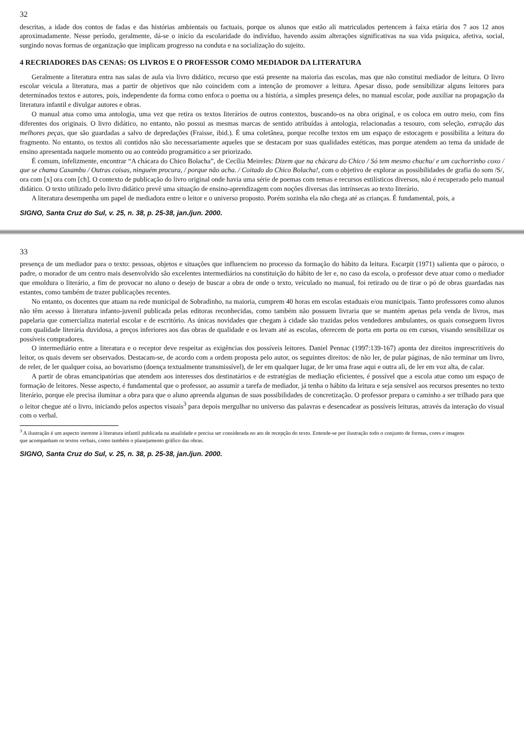32
descritas, a idade dos contos de fadas e das histórias ambientais ou factuais, porque os alunos que estão ali matriculados pertencem à faixa etária dos 7 aos 12 anos aproximadamente. Nesse período, geralmente, dá-se o início da escolaridade do indivíduo, havendo assim alterações significativas na sua vida psíquica, afetiva, social, surgindo novas formas de organização que implicam progresso na conduta e na socialização do sujeito.
4 RECRIADORES DAS CENAS: OS LIVROS E O PROFESSOR COMO MEDIADOR DA LITERATURA
Geralmente a literatura entra nas salas de aula via livro didático, recurso que está presente na maioria das escolas, mas que não constitui mediador de leitura. O livro escolar veicula a literatura, mas a partir de objetivos que não coincidem com a intenção de promover a leitura. Apesar disso, pode sensibilizar alguns leitores para determinados textos e autores, pois, independente da forma como enfoca o poema ou a história, a simples presença deles, no manual escolar, pode auxiliar na propagação da literatura infantil e divulgar autores e obras.
O manual atua como uma antologia, uma vez que retira os textos literários de outros contextos, buscando-os na obra original, e os coloca em outro meio, com fins diferentes dos originais. O livro didático, no entanto, não possui as mesmas marcas de sentido atribuídas à antologia, relacionadas a tesouro, com seleção, extração das melhores peças, que são guardadas a salvo de depredações (Fraisse, ibid.). É uma coletânea, porque recolhe textos em um espaço de estocagem e possibilita a leitura do fragmento. No entanto, os textos ali contidos não são necessariamente aqueles que se destacam por suas qualidades estéticas, mas porque atendem ao tema da unidade de ensino apresentada naquele momento ou ao conteúdo programático a ser priorizado.
É comum, infelizmente, encontrar “A chácara do Chico Bolacha”, de Cecília Meireles: Dizem que na chácara do Chico / Só tem mesmo chuchu/ e um cachorrinho coxo / que se chama Caxambu / Outras coisas, ninguém procura, / porque não acha. / Coitado do Chico Bolacha!, com o objetivo de explorar as possibilidades de grafia do som /S/, ora com [x] ora com [ch]. O contexto de publicação do livro original onde havia uma série de poemas com temas e recursos estilísticos diversos, não é recuperado pelo manual didático. O texto utilizado pelo livro didático prevê uma situação de ensino-aprendizagem com noções diversas das intrínsecas ao texto literário.
A literatura desempenha um papel de mediadora entre o leitor e o universo proposto. Porém sozinha ela não chega até as crianças. É fundamental, pois, a
SIGNO, Santa Cruz do Sul, v. 25, n. 38, p. 25-38, jan./jun. 2000.
33
presença de um mediador para o texto: pessoas, objetos e situações que influenciem no processo da formação do hábito da leitura. Escarpit (1971) salienta que o pároco, o padre, o morador de um centro mais desenvolvido são excelentes intermediários na constituição do hábito de ler e, no caso da escola, o professor deve atuar como o mediador que emoldura o literário, a fim de provocar no aluno o desejo de buscar a obra de onde o texto, veiculado no manual, foi retirado ou de tirar o pó de obras guardadas nas estantes, como também de trazer publicações recentes.
No entanto, os docentes que atuam na rede municipal de Sobradinho, na maioria, cumprem 40 horas em escolas estaduais e/ou municipais. Tanto professores como alunos não têm acesso à literatura infanto-juvenil publicada pelas editoras reconhecidas, como também não possuem livraria que se mantém apenas pela venda de livros, mas papelaria que comercializa material escolar e de escritório. As únicas novidades que chegam à cidade são trazidas pelos vendedores ambulantes, os quais conseguem livros com qualidade literária duvidosa, a preços inferiores aos das obras de qualidade e os levam até as escolas, oferecem de porta em porta ou em cursos, visando sensibilizar os possíveis compradores.
O intermediário entre a literatura e o receptor deve respeitar as exigências dos possíveis leitores. Daniel Pennac (1997:139-167) aponta dez direitos imprescritíveis do leitor, os quais devem ser observados. Destacam-se, de acordo com a ordem proposta pelo autor, os seguintes direitos: de não ler, de pular páginas, de não terminar um livro, de reler, de ler qualquer coisa, ao bovarismo (doença textualmente transmissível), de ler em qualquer lugar, de ler uma frase aqui e outra ali, de ler em voz alta, de calar.
A partir de obras emancipatórias que atendem aos interesses dos destinatários e de estratégias de mediação eficientes, é possível que a escola atue como um espaço de formação de leitores. Nesse aspecto, é fundamental que o professor, ao assumir a tarefa de mediador, já tenha o hábito da leitura e seja sensível aos recursos presentes no texto literário, porque ele precisa iluminar a obra para que o aluno apreenda algumas de suas possibilidades de concretização. O professor prepara o caminho a ser trilhado para que o leitor chegue até o livro, iniciando pelos aspectos visuais<sup>3</sup> para depois mergulhar no universo das palavras e desencadear as possíveis leituras, através da interação do visual com o verbal.
<sup>3</sup> A ilustração é um aspecto inerente à literatura infantil publicada na atualidade e precisa ser considerada no ato de recepção do texto. Entende-se por ilustração todo o conjunto de formas, cores e imagens que acompanham os textos verbais, como também o planejamento gráfico das obras.
SIGNO, Santa Cruz do Sul, v. 25, n. 38, p. 25-38, jan./jun. 2000.